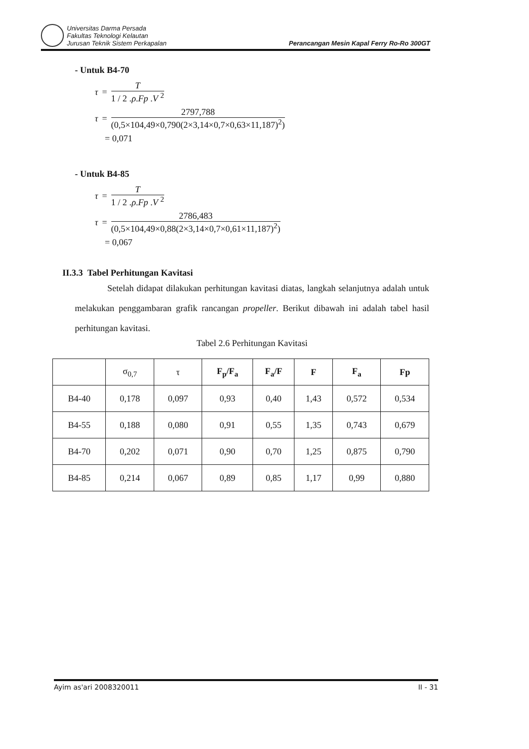Universitas Darma Persada
Fakultas Teknologi Kelautan
Jurusan Teknik Sistem Perkapalan
Perancangan Mesin Kapal Ferry Ro-Ro 300GT
- Untuk B4-70
τ = T 1 / 2 .ρ.Fp .V <sup>2</sup>
τ = 2797,788 (0,5×104,49×0,790(2×3,14×0,7×0,63×11,187)<sup>2</sup>)
= 0,071
- Untuk B4-85
τ = T 1 / 2 .ρ.Fp .V <sup>2</sup>
τ = 2786,483 (0,5×104,49×0,88(2×3,14×0,7×0,61×11,187)<sup>2</sup>)
= 0,067
II.3.3 Tabel Perhitungan Kavitasi
Setelah didapat dilakukan perhitungan kavitasi diatas, langkah selanjutnya adalah untuk melakukan penggambaran grafik rancangan propeller. Berikut dibawah ini adalah tabel hasil perhitungan kavitasi.
Tabel 2.6 Perhitungan Kavitasi
| | σ<sub>0,7</sub> | τ | F<sub>p</sub>/F<sub>a</sub> | F<sub>a</sub>/F | F | F<sub>a</sub> | Fp |
| --- | --- | --- | --- | --- | --- | --- | --- |
| B4-40 | 0,178 | 0,097 | 0,93 | 0,40 | 1,43 | 0,572 | 0,534 |
| B4-55 | 0,188 | 0,080 | 0,91 | 0,55 | 1,35 | 0,743 | 0,679 |
| B4-70 | 0,202 | 0,071 | 0,90 | 0,70 | 1,25 | 0,875 | 0,790 |
| B4-85 | 0,214 | 0,067 | 0,89 | 0,85 | 1,17 | 0,99 | 0,880 |
Ayim as'ari 2008320011 II - 31